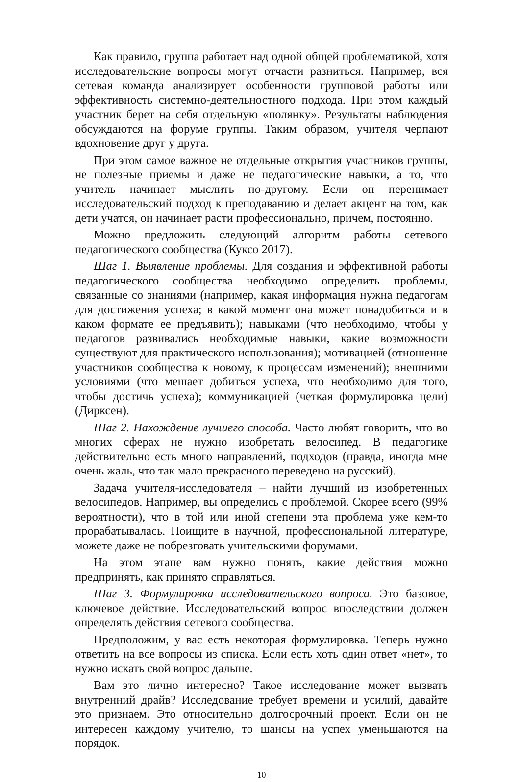Как правило, группа работает над одной общей проблематикой, хотя исследовательские вопросы могут отчасти разниться. Например, вся сетевая команда анализирует особенности групповой работы или эффективность системно-деятельностного подхода. При этом каждый участник берет на себя отдельную «полянку». Результаты наблюдения обсуждаются на форуме группы. Таким образом, учителя черпают вдохновение друг у друга.
При этом самое важное не отдельные открытия участников группы, не полезные приемы и даже не педагогические навыки, а то, что учитель начинает мыслить по-другому. Если он перенимает исследовательский подход к преподаванию и делает акцент на том, как дети учатся, он начинает расти профессионально, причем, постоянно.
Можно предложить следующий алгоритм работы сетевого педагогического сообщества (Куксо 2017).
Шаг 1. Выявление проблемы. Для создания и эффективной работы педагогического сообщества необходимо определить проблемы, связанные со знаниями (например, какая информация нужна педагогам для достижения успеха; в какой момент она может понадобиться и в каком формате ее предъявить); навыками (что необходимо, чтобы у педагогов развивались необходимые навыки, какие возможности существуют для практического использования); мотивацией (отношение участников сообщества к новому, к процессам изменений); внешними условиями (что мешает добиться успеха, что необходимо для того, чтобы достичь успеха); коммуникацией (четкая формулировка цели) (Дирксен).
Шаг 2. Нахождение лучшего способа. Часто любят говорить, что во многих сферах не нужно изобретать велосипед. В педагогике действительно есть много направлений, подходов (правда, иногда мне очень жаль, что так мало прекрасного переведено на русский).
Задача учителя-исследователя – найти лучший из изобретенных велосипедов. Например, вы определись с проблемой. Скорее всего (99% вероятности), что в той или иной степени эта проблема уже кем-то прорабатывалась. Поищите в научной, профессиональной литературе, можете даже не побрезговать учительскими форумами.
На этом этапе вам нужно понять, какие действия можно предпринять, как принято справляться.
Шаг 3. Формулировка исследовательского вопроса. Это базовое, ключевое действие. Исследовательский вопрос впоследствии должен определять действия сетевого сообщества.
Предположим, у вас есть некоторая формулировка. Теперь нужно ответить на все вопросы из списка. Если есть хоть один ответ «нет», то нужно искать свой вопрос дальше.
Вам это лично интересно? Такое исследование может вызвать внутренний драйв? Исследование требует времени и усилий, давайте это признаем. Это относительно долгосрочный проект. Если он не интересен каждому учителю, то шансы на успех уменьшаются на порядок.
10